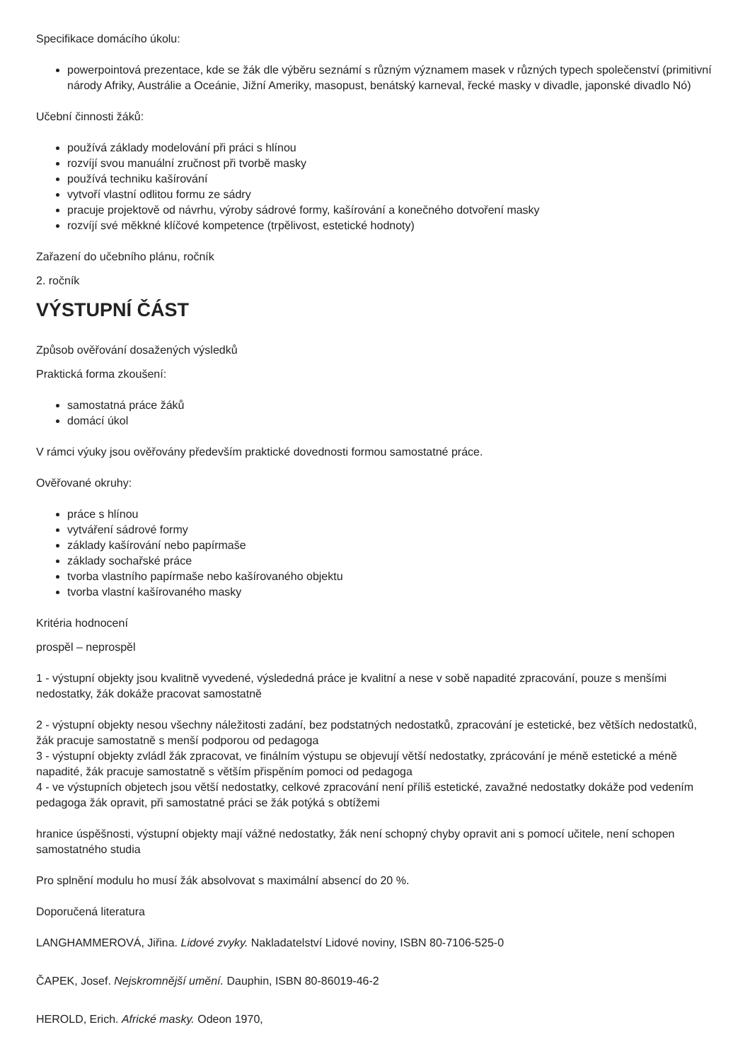Specifikace domácího úkolu:
powerpointová prezentace, kde se žák dle výběru seznámí s různým významem masek v různých typech společenství (primitivní národy Afriky, Austrálie a Oceánie, Jižní Ameriky, masopust, benátský karneval, řecké masky v divadle, japonské divadlo Nó)
Učební činnosti žáků:
používá základy modelování při práci s hlínou
rozvíjí svou manuální zručnost při tvorbě masky
používá techniku kašírování
vytvoří vlastní odlitou formu ze sádry
pracuje projektově od návrhu, výroby sádrové formy, kašírování a konečného dotvoření masky
rozvíjí své měkkné klíčové kompetence (trpělivost, estetické hodnoty)
Zařazení do učebního plánu, ročník
2. ročník
VÝSTUPNÍ ČÁST
Způsob ověřování dosažených výsledků
Praktická forma zkoušení:
samostatná práce žáků
domácí úkol
V rámci výuky jsou ověřovány především praktické dovednosti formou samostatné práce.
Ověřované okruhy:
práce s hlínou
vytváření sádrové formy
základy kašírování nebo papírmaše
základy sochařské práce
tvorba vlastního papírmaše nebo kašírovaného objektu
tvorba vlastní kašírovaného masky
Kritéria hodnocení
prospěl – neprospěl
1 - výstupní objekty jsou kvalitně vyvedené, výslededná práce je kvalitní a nese v sobě napadité zpracování, pouze s menšími nedostatky, žák dokáže pracovat samostatně
2 - výstupní objekty nesou všechny náležitosti zadání, bez podstatných nedostatků, zpracování je estetické, bez větších nedostatků, žák pracuje samostatně s menší podporou od pedagoga
3 - výstupní objekty zvládl žák zpracovat, ve finálním výstupu se objevují větší nedostatky, zprácování je méně estetické a méně napadité, žák pracuje samostatně s větším přispěním pomoci od pedagoga
4 - ve výstupních objetech jsou větší nedostatky, celkové zpracování není příliš estetické, zavažné nedostatky dokáže pod vedením pedagoga žák opravit, při samostatné práci se žák potýká s obtížemi
hranice úspěšnosti, výstupní objekty mají vážné nedostatky, žák není schopný chyby opravit ani s pomocí učitele, není schopen samostatného studia
Pro splnění modulu ho musí žák absolvovat s maximální absencí do 20 %.
Doporučená literatura
LANGHAMMEROVÁ, Jiřina. Lidové zvyky. Nakladatelství Lidové noviny, ISBN 80-7106-525-0
ČAPEK, Josef. Nejskromnější umění. Dauphin, ISBN 80-86019-46-2
HEROLD, Erich. Africké masky. Odeon 1970,